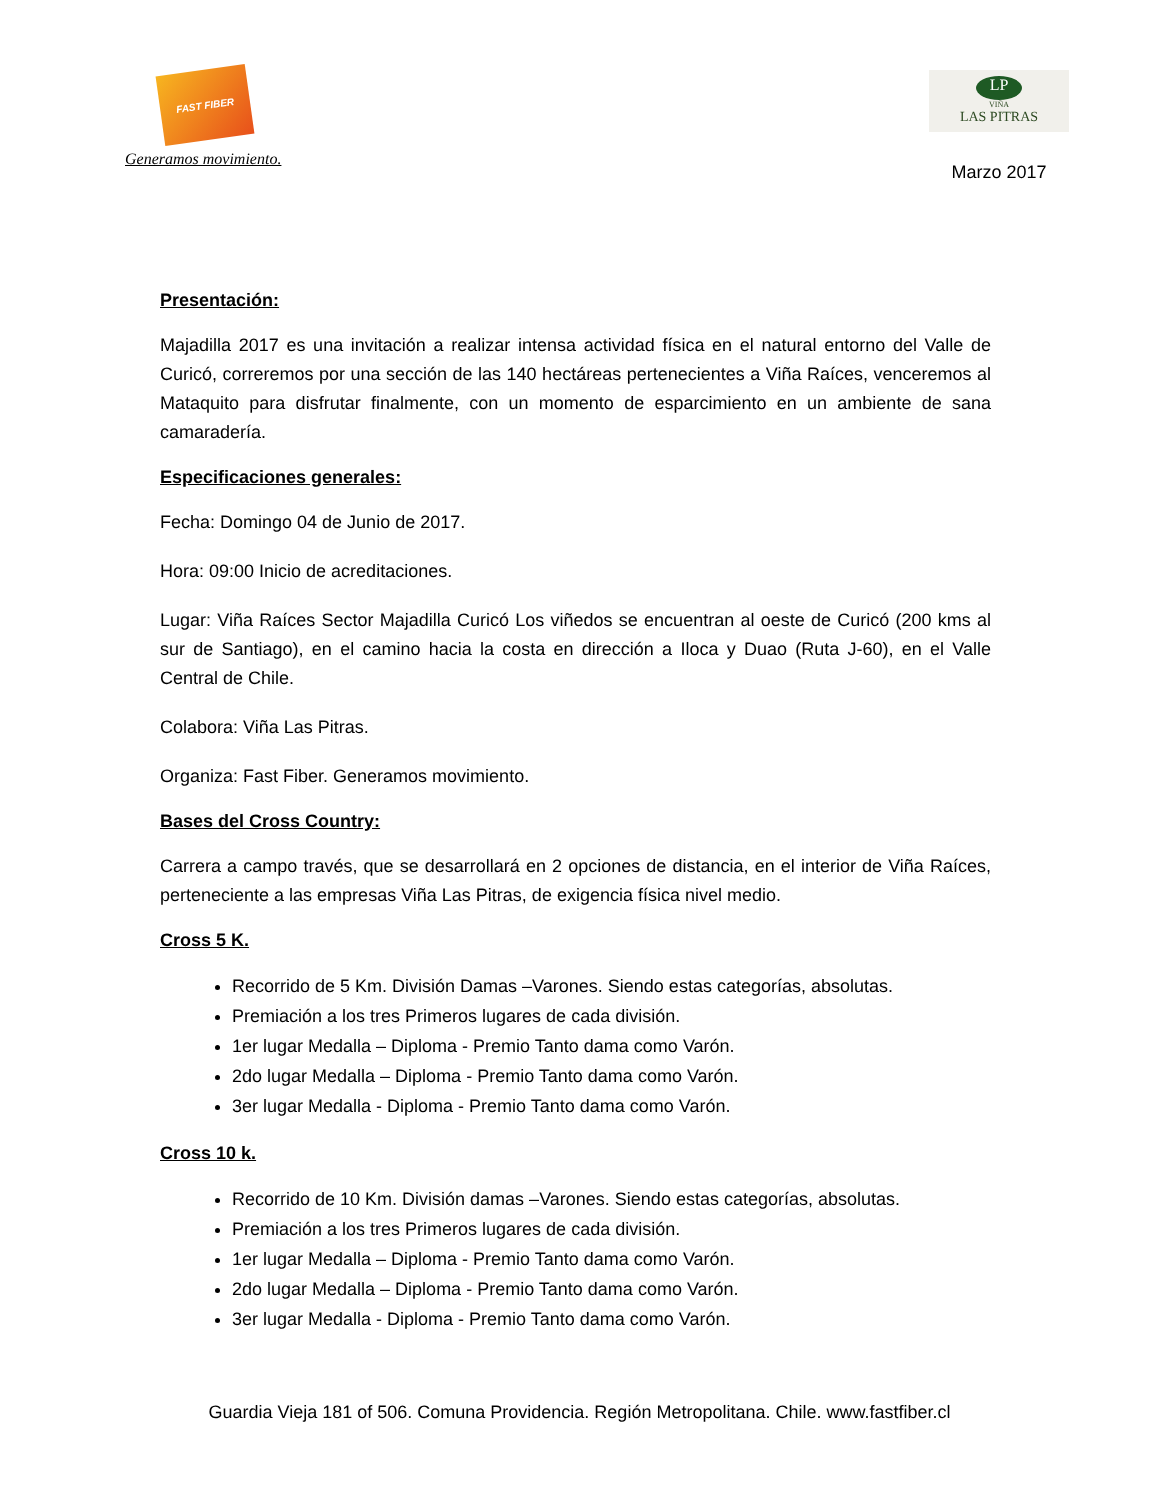FAST FIBER
Generamos movimiento.
LP
VIÑA
LAS PITRAS
Marzo 2017
Presentación:
Majadilla 2017 es una invitación a realizar intensa actividad física en el natural entorno del Valle de Curicó, correremos por una sección de las 140 hectáreas pertenecientes a Viña Raíces, venceremos al Mataquito para disfrutar finalmente, con un momento de esparcimiento en un ambiente de sana camaradería.
Especificaciones generales:
Fecha: Domingo 04 de Junio de 2017.
Hora: 09:00 Inicio de acreditaciones.
Lugar: Viña Raíces Sector Majadilla Curicó Los viñedos se encuentran al oeste de Curicó (200 kms al sur de Santiago), en el camino hacia la costa en dirección a Iloca y Duao (Ruta J-60), en el Valle Central de Chile.
Colabora: Viña Las Pitras.
Organiza: Fast Fiber. Generamos movimiento.
Bases del Cross Country:
Carrera a campo través, que se desarrollará en 2 opciones de distancia, en el interior de Viña Raíces, perteneciente a las empresas Viña Las Pitras, de exigencia física nivel medio.
Cross 5 K.
Recorrido de 5 Km. División Damas –Varones. Siendo estas categorías, absolutas.
Premiación a los tres Primeros lugares de cada división.
1er lugar Medalla – Diploma - Premio Tanto dama como Varón.
2do lugar Medalla – Diploma - Premio Tanto dama como Varón.
3er lugar Medalla - Diploma - Premio Tanto dama como Varón.
Cross 10 k.
Recorrido de 10 Km. División damas –Varones. Siendo estas categorías, absolutas.
Premiación a los tres Primeros lugares de cada división.
1er lugar Medalla – Diploma - Premio Tanto dama como Varón.
2do lugar Medalla – Diploma - Premio Tanto dama como Varón.
3er lugar Medalla - Diploma - Premio Tanto dama como Varón.
Guardia Vieja 181 of 506. Comuna Providencia. Región Metropolitana. Chile. www.fastfiber.cl